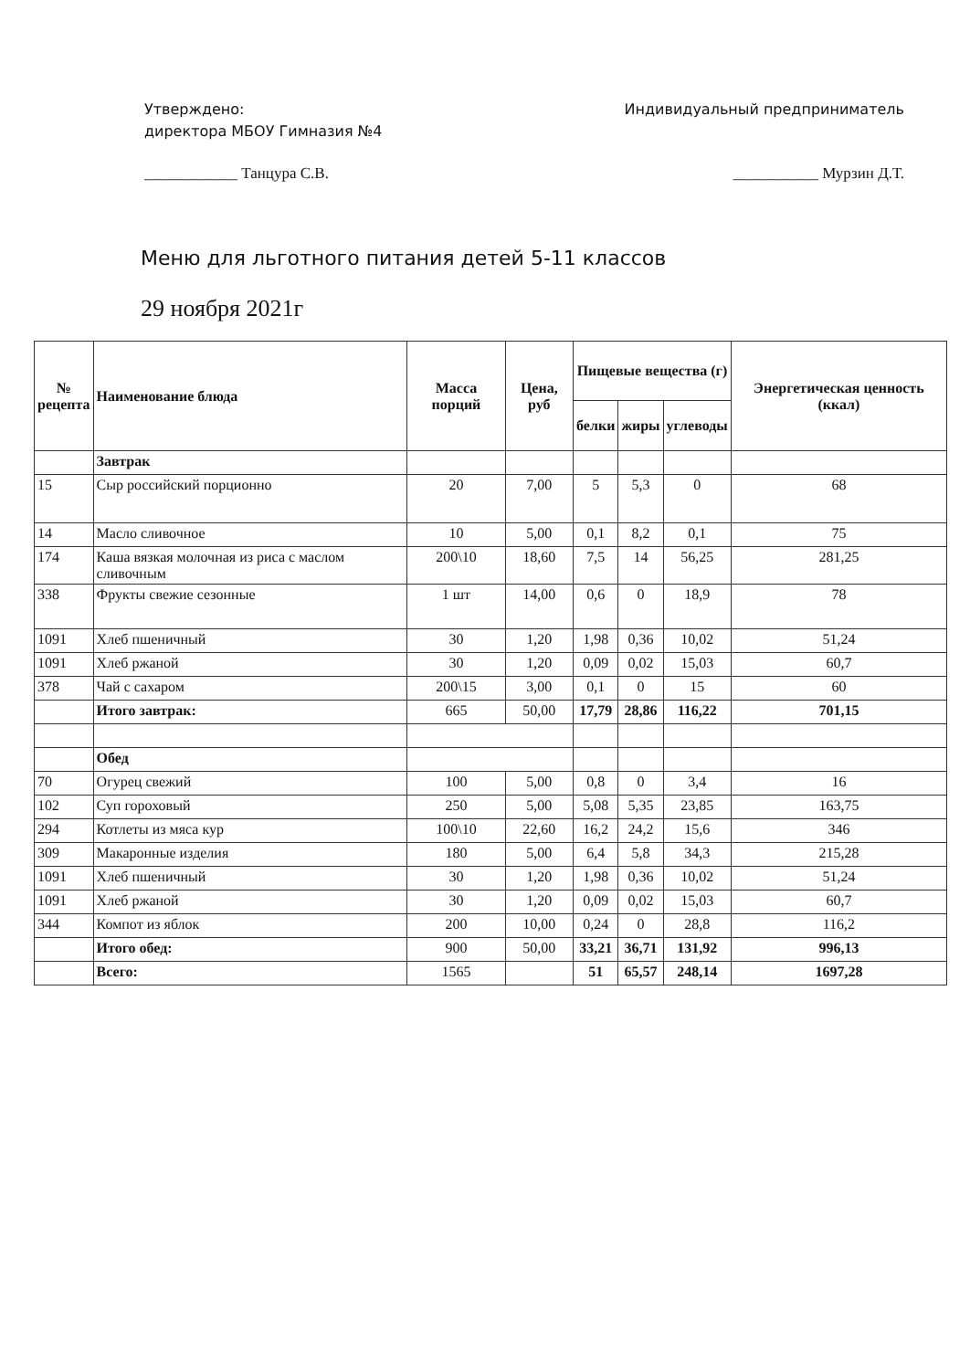Утверждено:
директора МБОУ Гимназия №4
Индивидуальный предприниматель
____________ Танцура С.В. ___________ Мурзин Д.Т.
Меню для льготного питания детей 5-11 классов
29 ноября 2021г
| № рецепта | Наименование блюда | Масса порций | Цена, руб | Пищевые вещества (г) | | | Энергетическая ценность (ккал) |
| --- | --- | --- | --- | --- | --- | --- | --- |
| | | | | белки | жиры | углеводы | |
| | Завтрак | | | | | | |
| 15 | Сыр российский порционно | 20 | 7,00 | 5 | 5,3 | 0 | 68 |
| 14 | Масло сливочное | 10 | 5,00 | 0,1 | 8,2 | 0,1 | 75 |
| 174 | Каша вязкая молочная из риса с маслом сливочным | 200\10 | 18,60 | 7,5 | 14 | 56,25 | 281,25 |
| 338 | Фрукты свежие сезонные | 1 шт | 14,00 | 0,6 | 0 | 18,9 | 78 |
| 1091 | Хлеб пшеничный | 30 | 1,20 | 1,98 | 0,36 | 10,02 | 51,24 |
| 1091 | Хлеб ржаной | 30 | 1,20 | 0,09 | 0,02 | 15,03 | 60,7 |
| 378 | Чай с сахаром | 200\15 | 3,00 | 0,1 | 0 | 15 | 60 |
| | Итого завтрак: | 665 | 50,00 | 17,79 | 28,86 | 116,22 | 701,15 |
| | Обед | | | | | | |
| 70 | Огурец свежий | 100 | 5,00 | 0,8 | 0 | 3,4 | 16 |
| 102 | Суп гороховый | 250 | 5,00 | 5,08 | 5,35 | 23,85 | 163,75 |
| 294 | Котлеты из мяса кур | 100\10 | 22,60 | 16,2 | 24,2 | 15,6 | 346 |
| 309 | Макаронные изделия | 180 | 5,00 | 6,4 | 5,8 | 34,3 | 215,28 |
| 1091 | Хлеб пшеничный | 30 | 1,20 | 1,98 | 0,36 | 10,02 | 51,24 |
| 1091 | Хлеб ржаной | 30 | 1,20 | 0,09 | 0,02 | 15,03 | 60,7 |
| 344 | Компот из яблок | 200 | 10,00 | 0,24 | 0 | 28,8 | 116,2 |
| | Итого обед: | 900 | 50,00 | 33,21 | 36,71 | 131,92 | 996,13 |
| | Всего: | 1565 | | 51 | 65,57 | 248,14 | 1697,28 |